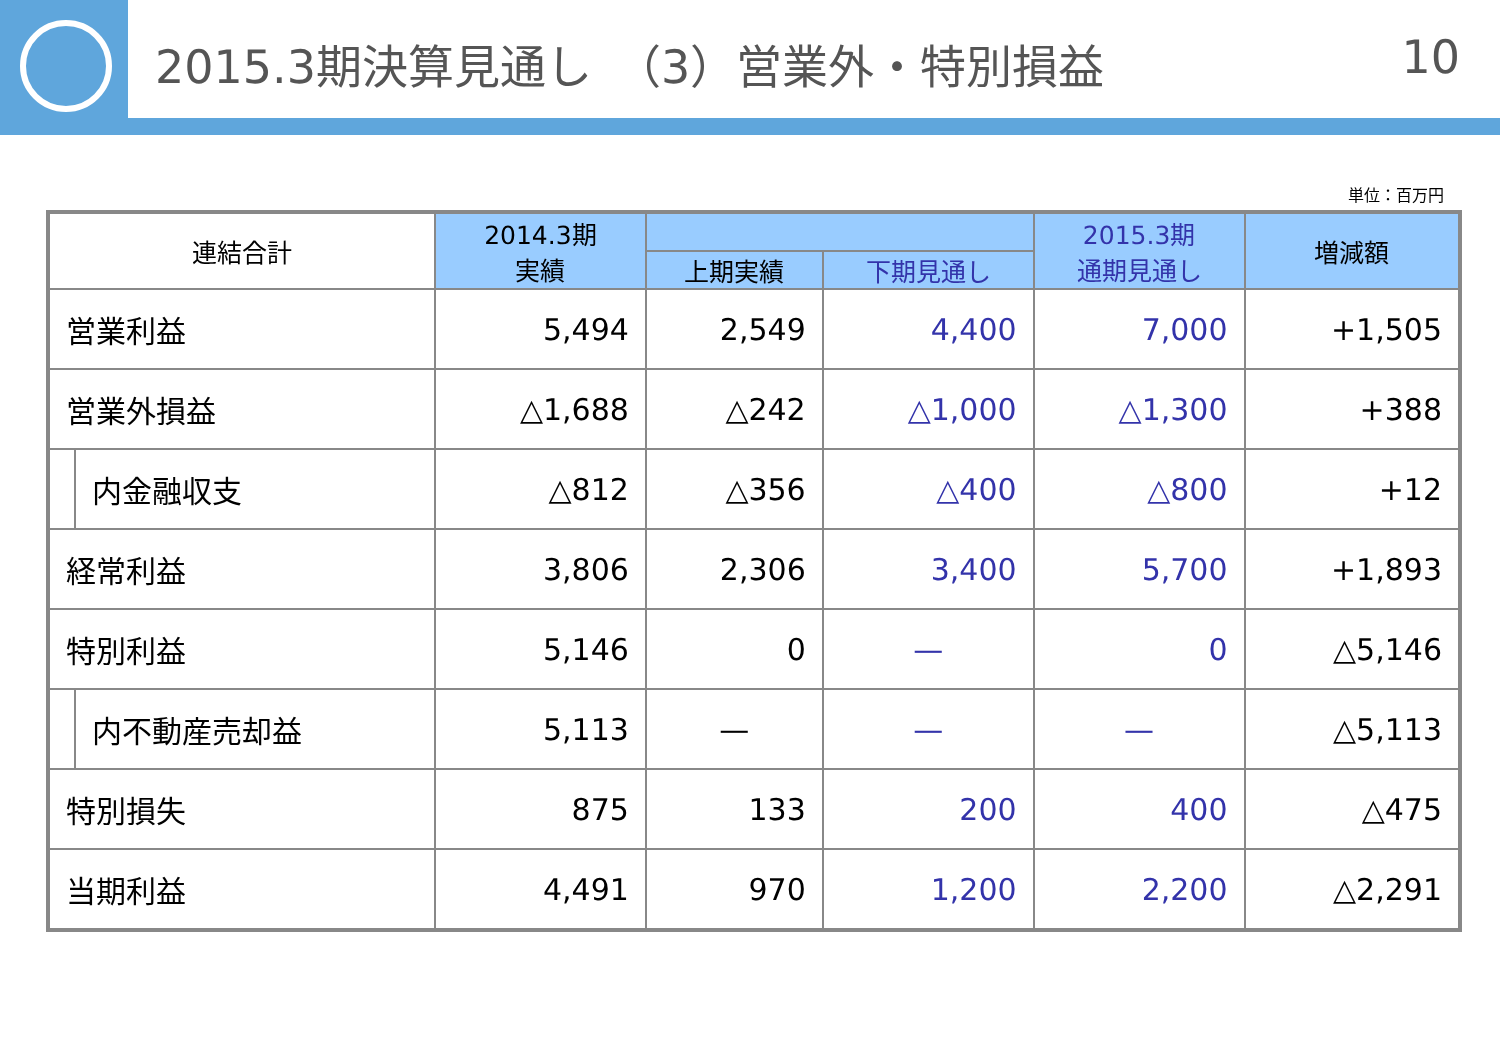2015.3期決算見通し　（3）営業外・特別損益 10
単位：百万円
| 連結合計 | | 2014.3期 実績 | | | 2015.3期 通期見通し | 増減額 |
| --- | --- | --- | --- | --- | --- | --- |
| | | | 上期実績 | 下期見通し | | |
| 営業利益 | | 5,494 | 2,549 | 4,400 | 7,000 | +1,505 |
| 営業外損益 | | △1,688 | △242 | △1,000 | △1,300 | +388 |
| | 内金融収支 | △812 | △356 | △400 | △800 | +12 |
| 経常利益 | | 3,806 | 2,306 | 3,400 | 5,700 | +1,893 |
| 特別利益 | | 5,146 | 0 | — | 0 | △5,146 |
| | 内不動産売却益 | 5,113 | — | — | — | △5,113 |
| 特別損失 | | 875 | 133 | 200 | 400 | △475 |
| 当期利益 | | 4,491 | 970 | 1,200 | 2,200 | △2,291 |